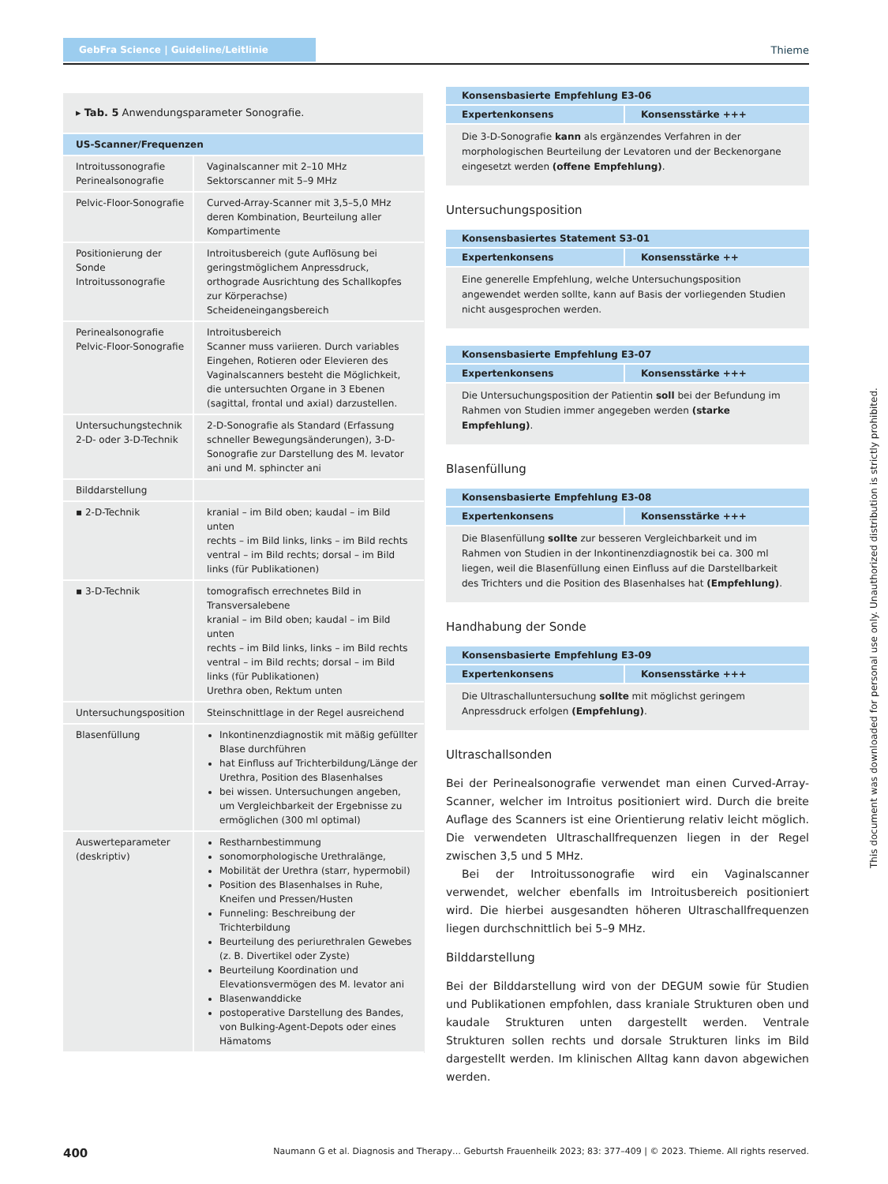GebFra Science | Guideline/Leitlinie
Thieme
| ▸ Tab. 5 Anwendungsparameter Sonografie. | |
| US-Scanner/Frequenzen | |
| Introitussonografie Perinealsonografie | Vaginalscanner mit 2–10 MHz Sektorscanner mit 5–9 MHz |
| Pelvic-Floor-Sonografie | Curved-Array-Scanner mit 3,5–5,0 MHz deren Kombination, Beurteilung aller Kompartimente |
| Positionierung der Sonde Introitussonografie | Introitusbereich (gute Auflösung bei geringstmöglichem Anpressdruck, orthograde Ausrichtung des Schallkopfes zur Körperachse) Scheideneingangsbereich |
| Perinealsonografie Pelvic-Floor-Sonografie | Introitusbereich Scanner muss variieren. Durch variables Eingehen, Rotieren oder Elevieren des Vaginalscanners besteht die Möglichkeit, die untersuchten Organe in 3 Ebenen (sagittal, frontal und axial) darzustellen. |
| Untersuchungstechnik 2-D- oder 3-D-Technik | 2-D-Sonografie als Standard (Erfassung schneller Bewegungsänderungen), 3-D-Sonografie zur Darstellung des M. levator ani und M. sphincter ani |
| Bilddarstellung | |
| ▪ 2-D-Technik | kranial – im Bild oben; kaudal – im Bild unten rechts – im Bild links, links – im Bild rechts ventral – im Bild rechts; dorsal – im Bild links (für Publikationen) |
| ▪ 3-D-Technik | tomografisch errechnetes Bild in Transversalebene kranial – im Bild oben; kaudal – im Bild unten rechts – im Bild links, links – im Bild rechts ventral – im Bild rechts; dorsal – im Bild links (für Publikationen) Urethra oben, Rektum unten |
| Untersuchungsposition | Steinschnittlage in der Regel ausreichend |
| Blasenfüllung | Inkontinenzdiagnostik mit mäßig gefüllter Blase durchführen hat Einfluss auf Trichterbildung/Länge der Urethra, Position des Blasenhalses bei wissen. Untersuchungen angeben, um Vergleichbarkeit der Ergebnisse zu ermöglichen (300 ml optimal) |
| Auswerteparameter (deskriptiv) | Restharnbestimmung sonomorphologische Urethralänge, Mobilität der Urethra (starr, hypermobil) Position des Blasenhalses in Ruhe, Kneifen und Pressen/Husten Funneling: Beschreibung der Trichterbildung Beurteilung des periurethralen Gewebes (z. B. Divertikel oder Zyste) Beurteilung Koordination und Elevationsvermögen des M. levator ani Blasenwanddicke postoperative Darstellung des Bandes, von Bulking-Agent-Depots oder eines Hämatoms |
Konsensbasierte Empfehlung E3-06
Expertenkonsens Konsensstärke +++
Die 3-D-Sonografie kann als ergänzendes Verfahren in der morphologischen Beurteilung der Levatoren und der Beckenorgane eingesetzt werden (offene Empfehlung).
Untersuchungsposition
Konsensbasiertes Statement S3-01
Expertenkonsens Konsensstärke ++
Eine generelle Empfehlung, welche Untersuchungsposition angewendet werden sollte, kann auf Basis der vorliegenden Studien nicht ausgesprochen werden.
Konsensbasierte Empfehlung E3-07
Expertenkonsens Konsensstärke +++
Die Untersuchungsposition der Patientin soll bei der Befundung im Rahmen von Studien immer angegeben werden (starke Empfehlung).
Blasenfüllung
Konsensbasierte Empfehlung E3-08
Expertenkonsens Konsensstärke +++
Die Blasenfüllung sollte zur besseren Vergleichbarkeit und im Rahmen von Studien in der Inkontinenzdiagnostik bei ca. 300 ml liegen, weil die Blasenfüllung einen Einfluss auf die Darstellbarkeit des Trichters und die Position des Blasenhalses hat (Empfehlung).
Handhabung der Sonde
Konsensbasierte Empfehlung E3-09
Expertenkonsens Konsensstärke +++
Die Ultraschalluntersuchung sollte mit möglichst geringem Anpressdruck erfolgen (Empfehlung).
Ultraschallsonden
Bei der Perinealsonografie verwendet man einen Curved-Array-Scanner, welcher im Introitus positioniert wird. Durch die breite Auflage des Scanners ist eine Orientierung relativ leicht möglich. Die verwendeten Ultraschallfrequenzen liegen in der Regel zwischen 3,5 und 5 MHz.
Bei der Introitussonografie wird ein Vaginalscanner verwendet, welcher ebenfalls im Introitusbereich positioniert wird. Die hierbei ausgesandten höheren Ultraschallfrequenzen liegen durchschnittlich bei 5–9 MHz.
Bilddarstellung
Bei der Bilddarstellung wird von der DEGUM sowie für Studien und Publikationen empfohlen, dass kraniale Strukturen oben und kaudale Strukturen unten dargestellt werden. Ventrale Strukturen sollen rechts und dorsale Strukturen links im Bild dargestellt werden. Im klinischen Alltag kann davon abgewichen werden.
400 Naumann G et al. Diagnosis and Therapy… Geburtsh Frauenheilk 2023; 83: 377–409 | © 2023. Thieme. All rights reserved.
This document was downloaded for personal use only. Unauthorized distribution is strictly prohibited.